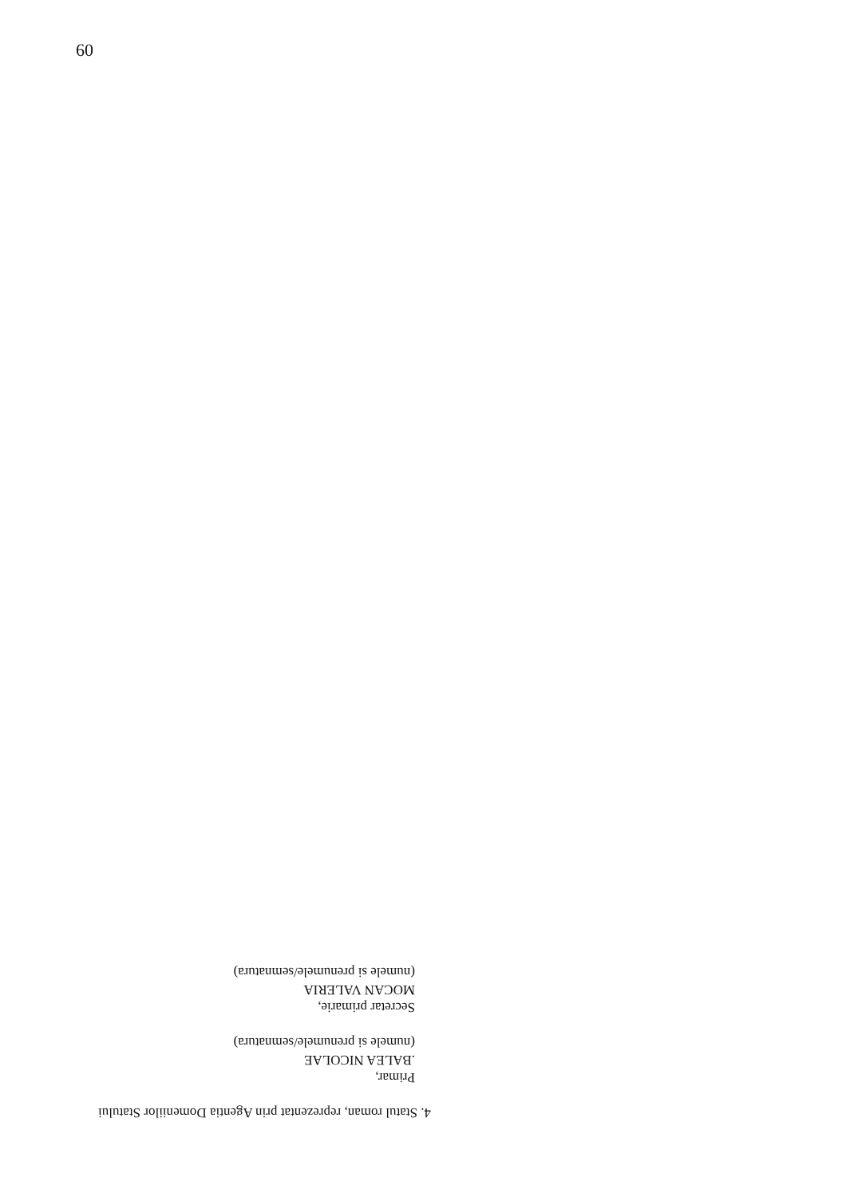60
4. Statul roman, reprezentat prin Agentia Domeniilor Statului
Primar,
.BALEA NICOLAE
(numele si prenumele/semnatura)
Secretar primarie,
MOCAN VALERIA
(numele si prenumele/semnatura)